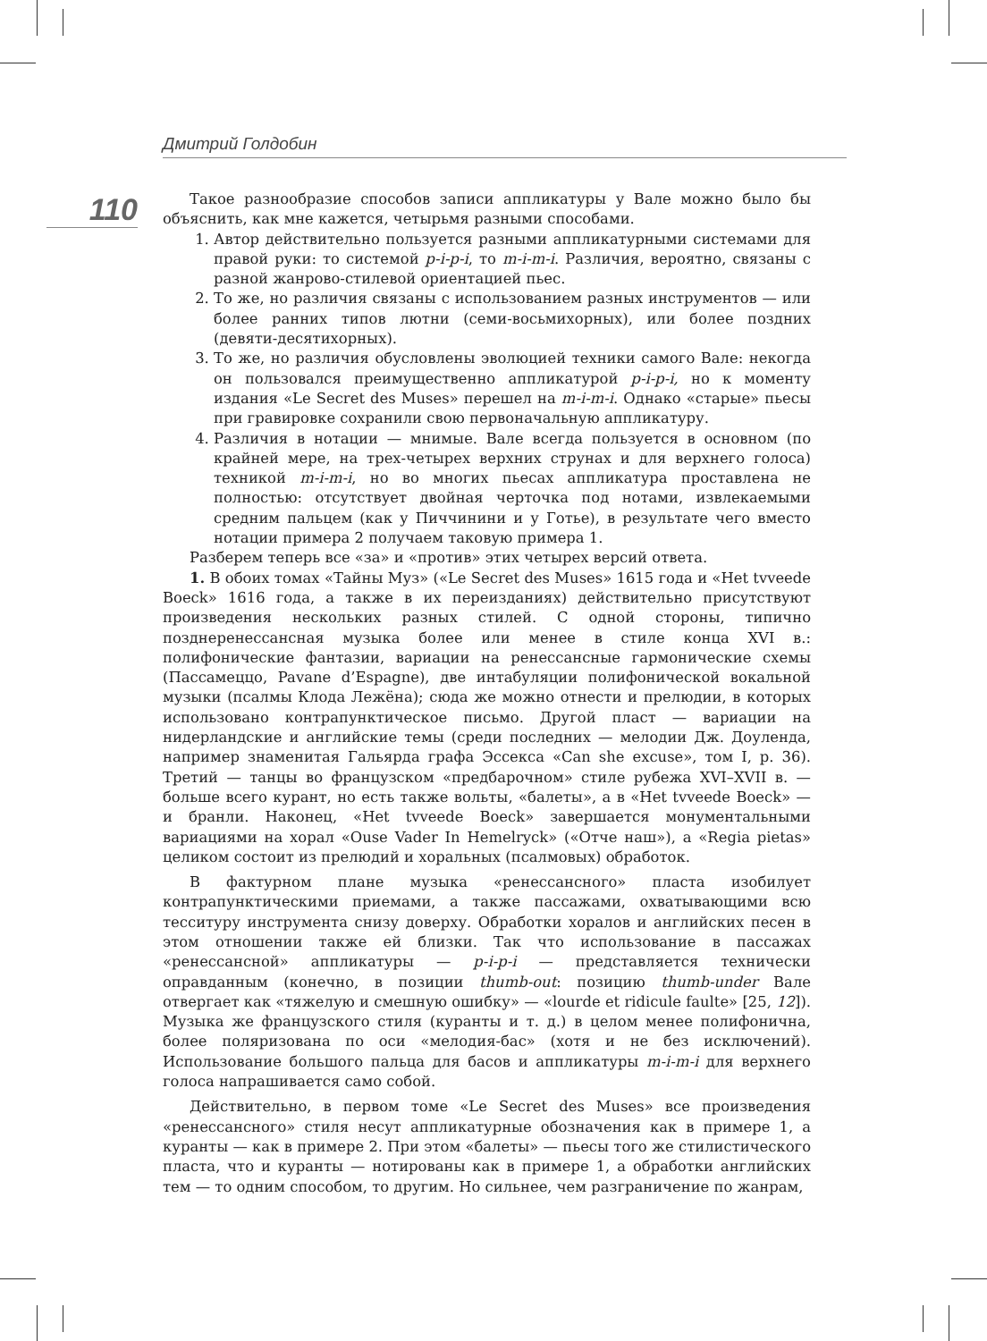Дмитрий Голдобин
110
Такое разнообразие способов записи аппликатуры у Вале можно было бы объяснить, как мне кажется, четырьмя разными способами.
1. Автор действительно пользуется разными аппликатурными системами для правой руки: то системой p-i-p-i, то m-i-m-i. Различия, вероятно, связаны с разной жанрово-стилевой ориентацией пьес.
2. То же, но различия связаны с использованием разных инструментов — или более ранних типов лютни (семи-восьмихорных), или более поздних (девяти-десятихорных).
3. То же, но различия обусловлены эволюцией техники самого Вале: некогда он пользовался преимущественно аппликатурой p-i-p-i, но к моменту издания «Le Secret des Muses» перешел на m-i-m-i. Однако «старые» пьесы при гравировке сохранили свою первоначальную аппликатуру.
4. Различия в нотации — мнимые. Вале всегда пользуется в основном (по крайней мере, на трех-четырех верхних струнах и для верхнего голоса) техникой m-i-m-i, но во многих пьесах аппликатура проставлена не полностью: отсутствует двойная черточка под нотами, извлекаемыми средним пальцем (как у Пиччинини и у Готье), в результате чего вместо нотации примера 2 получаем таковую примера 1.
Разберем теперь все «за» и «против» этих четырех версий ответа.
1. В обоих томах «Тайны Муз» («Le Secret des Muses» 1615 года и «Het tvveede Boeck» 1616 года, а также в их переизданиях) действительно присутствуют произведения нескольких разных стилей. С одной стороны, типично позднеренессансная музыка более или менее в стиле конца XVI в.: полифонические фантазии, вариации на ренессансные гармонические схемы (Пассамеццо, Pavane d’Espagne), две интабуляции полифонической вокальной музыки (псалмы Клода Лежёна); сюда же можно отнести и прелюдии, в которых использовано контрапунктическое письмо. Другой пласт — вариации на нидерландские и английские темы (среди последних — мелодии Дж. Доуленда, например знаменитая Гальярда графа Эссекса «Can she excuse», том I, p. 36). Третий — танцы во французском «предбарочном» стиле рубежа XVI–XVII в. — больше всего курант, но есть также вольты, «балеты», а в «Het tvveede Boeck» — и бранли. Наконец, «Het tvveede Boeck» завершается монументальными вариациями на хорал «Ouse Vader In Hemelryck» («Отче наш»), а «Regia pietas» целиком состоит из прелюдий и хоральных (псалмовых) обработок.
В фактурном плане музыка «ренессансного» пласта изобилует контрапунктическими приемами, а также пассажами, охватывающими всю тесситуру инструмента снизу доверху. Обработки хоралов и английских песен в этом отношении также ей близки. Так что использование в пассажах «ренессансной» аппликатуры — p-i-p-i — представляется технически оправданным (конечно, в позиции thumb-out: позицию thumb-under Вале отвергает как «тяжелую и смешную ошибку» — «lourde et ridicule faulte» [25, 12]). Музыка же французского стиля (куранты и т. д.) в целом менее полифонична, более поляризована по оси «мелодия-бас» (хотя и не без исключений). Использование большого пальца для басов и аппликатуры m-i-m-i для верхнего голоса напрашивается само собой.
Действительно, в первом томе «Le Secret des Muses» все произведения «ренессансного» стиля несут аппликатурные обозначения как в примере 1, а куранты — как в примере 2. При этом «балеты» — пьесы того же стилистического пласта, что и куранты — нотированы как в примере 1, а обработки английских тем — то одним способом, то другим. Но сильнее, чем разграничение по жанрам,